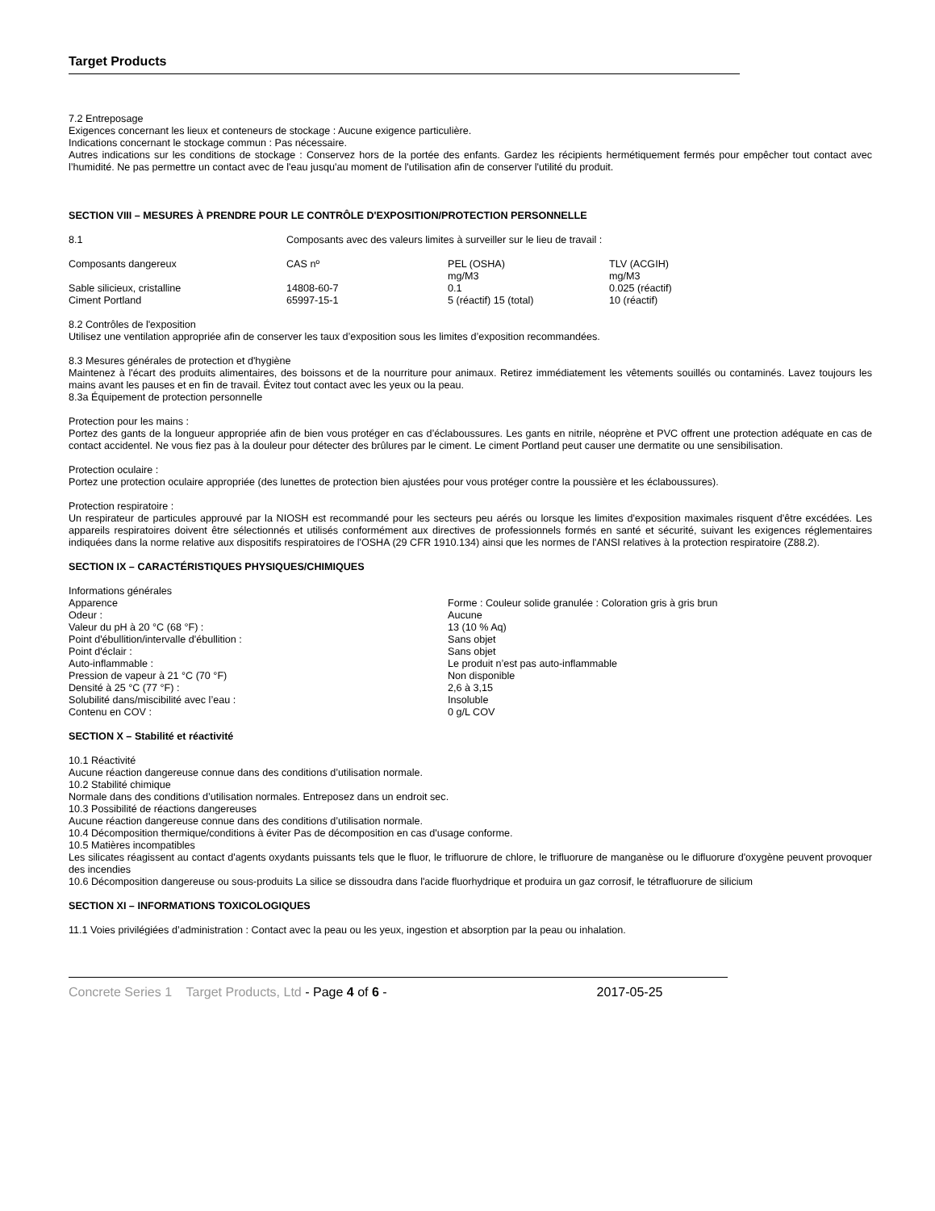Target Products
7.2 Entreposage
Exigences concernant les lieux et conteneurs de stockage : Aucune exigence particulière.
Indications concernant le stockage commun : Pas nécessaire.
Autres indications sur les conditions de stockage : Conservez hors de la portée des enfants. Gardez les récipients hermétiquement fermés pour empêcher tout contact avec l’humidité. Ne pas permettre un contact avec de l'eau jusqu'au moment de l'utilisation afin de conserver l'utilité du produit.
SECTION VIII – MESURES À PRENDRE POUR LE CONTRÔLE D'EXPOSITION/PROTECTION PERSONNELLE
| 8.1 | Composants avec des valeurs limites à surveiller sur le lieu de travail : | | |
| Composants dangereux | CAS nº | PEL (OSHA) mg/M3 | TLV (ACGIH) mg/M3 |
| Sable silicieux, cristalline | 14808-60-7 | 0.1 | 0.025 (réactif) |
| Ciment Portland | 65997-15-1 | 5 (réactif) 15 (total) | 10 (réactif) |
8.2 Contrôles de l'exposition
Utilisez une ventilation appropriée afin de conserver les taux d’exposition sous les limites d’exposition recommandées.
8.3 Mesures générales de protection et d'hygiène
Maintenez à l'écart des produits alimentaires, des boissons et de la nourriture pour animaux. Retirez immédiatement les vêtements souillés ou contaminés. Lavez toujours les mains avant les pauses et en fin de travail. Évitez tout contact avec les yeux ou la peau.
8.3a Équipement de protection personnelle
Protection pour les mains :
Portez des gants de la longueur appropriée afin de bien vous protéger en cas d’éclaboussures. Les gants en nitrile, néoprène et PVC offrent une protection adéquate en cas de contact accidentel. Ne vous fiez pas à la douleur pour détecter des brûlures par le ciment. Le ciment Portland peut causer une dermatite ou une sensibilisation.
Protection oculaire :
Portez une protection oculaire appropriée (des lunettes de protection bien ajustées pour vous protéger contre la poussière et les éclaboussures).
Protection respiratoire :
Un respirateur de particules approuvé par la NIOSH est recommandé pour les secteurs peu aérés ou lorsque les limites d'exposition maximales risquent d'être excédées. Les appareils respiratoires doivent être sélectionnés et utilisés conformément aux directives de professionnels formés en santé et sécurité, suivant les exigences réglementaires indiquées dans la norme relative aux dispositifs respiratoires de l'OSHA (29 CFR 1910.134) ainsi que les normes de l'ANSI relatives à la protection respiratoire (Z88.2).
SECTION IX – CARACTÉRISTIQUES PHYSIQUES/CHIMIQUES
| Informations générales | |
| Apparence | Forme : Couleur solide granulée : Coloration gris à gris brun |
| Odeur : | Aucune |
| Valeur du pH à 20 °C (68 °F) : | 13 (10 % Aq) |
| Point d'ébullition/intervalle d'ébullition : | Sans objet |
| Point d'éclair : | Sans objet |
| Auto-inflammable : | Le produit n’est pas auto-inflammable |
| Pression de vapeur à 21 °C (70 °F) | Non disponible |
| Densité à 25 °C (77 °F) : | 2,6 à 3,15 |
| Solubilité dans/miscibilité avec l’eau : | Insoluble |
| Contenu en COV : | 0 g/L COV |
SECTION X – Stabilité et réactivité
10.1 Réactivité
Aucune réaction dangereuse connue dans des conditions d’utilisation normale.
10.2 Stabilité chimique
Normale dans des conditions d’utilisation normales. Entreposez dans un endroit sec.
10.3 Possibilité de réactions dangereuses
Aucune réaction dangereuse connue dans des conditions d’utilisation normale.
10.4 Décomposition thermique/conditions à éviter Pas de décomposition en cas d'usage conforme.
10.5 Matières incompatibles
Les silicates réagissent au contact d'agents oxydants puissants tels que le fluor, le trifluorure de chlore, le trifluorure de manganèse ou le difluorure d'oxygène peuvent provoquer des incendies
10.6 Décomposition dangereuse ou sous-produits La silice se dissoudra dans l'acide fluorhydrique et produira un gaz corrosif, le tétrafluorure de silicium
SECTION XI – INFORMATIONS TOXICOLOGIQUES
11.1 Voies privilégiées d’administration : Contact avec la peau ou les yeux, ingestion et absorption par la peau ou inhalation.
Concrete Series 1 Target Products, Ltd - Page 4 of 6 - 2017-05-25